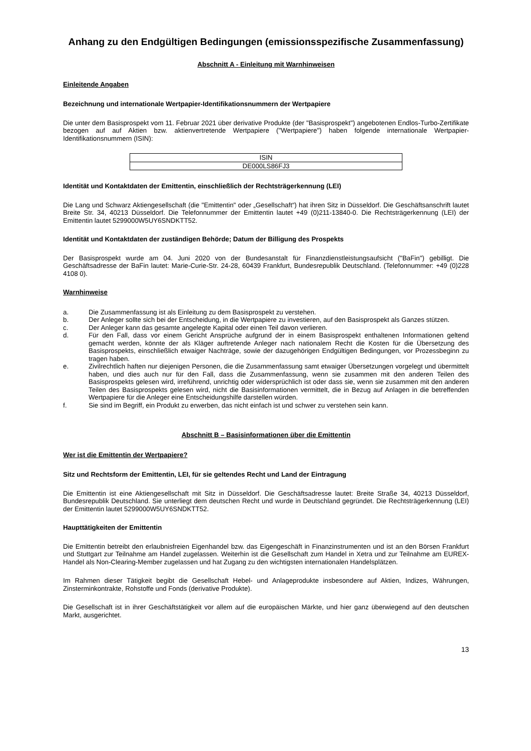Anhang zu den Endgültigen Bedingungen (emissionsspezifische Zusammenfassung)
Abschnitt A - Einleitung mit Warnhinweisen
Einleitende Angaben
Bezeichnung und internationale Wertpapier-Identifikationsnummern der Wertpapiere
Die unter dem Basisprospekt vom 11. Februar 2021 über derivative Produkte (der "Basisprospekt") angebotenen Endlos-Turbo-Zertifikate bezogen auf auf Aktien bzw. aktienvertretende Wertpapiere ("Wertpapiere") haben folgende internationale Wertpapier-Identifikationsnummern (ISIN):
| ISIN |
| DE000LS86FJ3 |
Identität und Kontaktdaten der Emittentin, einschließlich der Rechtsträgerkennung (LEI)
Die Lang und Schwarz Aktiengesellschaft (die "Emittentin" oder „Gesellschaft“) hat ihren Sitz in Düsseldorf. Die Geschäftsanschrift lautet Breite Str. 34, 40213 Düsseldorf. Die Telefonnummer der Emittentin lautet +49 (0)211-13840-0. Die Rechtsträgerkennung (LEI) der Emittentin lautet 5299000W5UY6SNDKTT52.
Identität und Kontaktdaten der zuständigen Behörde; Datum der Billigung des Prospekts
Der Basisprospekt wurde am 04. Juni 2020 von der Bundesanstalt für Finanzdienstleistungsaufsicht ("BaFin") gebilligt. Die Geschäftsadresse der BaFin lautet: Marie-Curie-Str. 24-28, 60439 Frankfurt, Bundesrepublik Deutschland. (Telefonnummer: +49 (0)228 4108 0).
Warnhinweise
a. Die Zusammenfassung ist als Einleitung zu dem Basisprospekt zu verstehen.
b. Der Anleger sollte sich bei der Entscheidung, in die Wertpapiere zu investieren, auf den Basisprospekt als Ganzes stützen.
c. Der Anleger kann das gesamte angelegte Kapital oder einen Teil davon verlieren.
d. Für den Fall, dass vor einem Gericht Ansprüche aufgrund der in einem Basisprospekt enthaltenen Informationen geltend gemacht werden, könnte der als Kläger auftretende Anleger nach nationalem Recht die Kosten für die Übersetzung des Basisprospekts, einschließlich etwaiger Nachträge, sowie der dazugehörigen Endgültigen Bedingungen, vor Prozessbeginn zu tragen haben.
e. Zivilrechtlich haften nur diejenigen Personen, die die Zusammenfassung samt etwaiger Übersetzungen vorgelegt und übermittelt haben, und dies auch nur für den Fall, dass die Zusammenfassung, wenn sie zusammen mit den anderen Teilen des Basisprospekts gelesen wird, irreführend, unrichtig oder widersprüchlich ist oder dass sie, wenn sie zusammen mit den anderen Teilen des Basisprospekts gelesen wird, nicht die Basisinformationen vermittelt, die in Bezug auf Anlagen in die betreffenden Wertpapiere für die Anleger eine Entscheidungshilfe darstellen würden.
f. Sie sind im Begriff, ein Produkt zu erwerben, das nicht einfach ist und schwer zu verstehen sein kann.
Abschnitt B – Basisinformationen über die Emittentin
Wer ist die Emittentin der Wertpapiere?
Sitz und Rechtsform der Emittentin, LEI, für sie geltendes Recht und Land der Eintragung
Die Emittentin ist eine Aktiengesellschaft mit Sitz in Düsseldorf. Die Geschäftsadresse lautet: Breite Straße 34, 40213 Düsseldorf, Bundesrepublik Deutschland. Sie unterliegt dem deutschen Recht und wurde in Deutschland gegründet. Die Rechtsträgerkennung (LEI) der Emittentin lautet 5299000W5UY6SNDKTT52.
Haupttätigkeiten der Emittentin
Die Emittentin betreibt den erlaubnisfreien Eigenhandel bzw. das Eigengeschäft in Finanzinstrumenten und ist an den Börsen Frankfurt und Stuttgart zur Teilnahme am Handel zugelassen. Weiterhin ist die Gesellschaft zum Handel in Xetra und zur Teilnahme am EUREX-Handel als Non-Clearing-Member zugelassen und hat Zugang zu den wichtigsten internationalen Handelsplätzen.
Im Rahmen dieser Tätigkeit begibt die Gesellschaft Hebel- und Anlageprodukte insbesondere auf Aktien, Indizes, Währungen, Zinsterminkontrakte, Rohstoffe und Fonds (derivative Produkte).
Die Gesellschaft ist in ihrer Geschäftstätigkeit vor allem auf die europäischen Märkte, und hier ganz überwiegend auf den deutschen Markt, ausgerichtet.
13